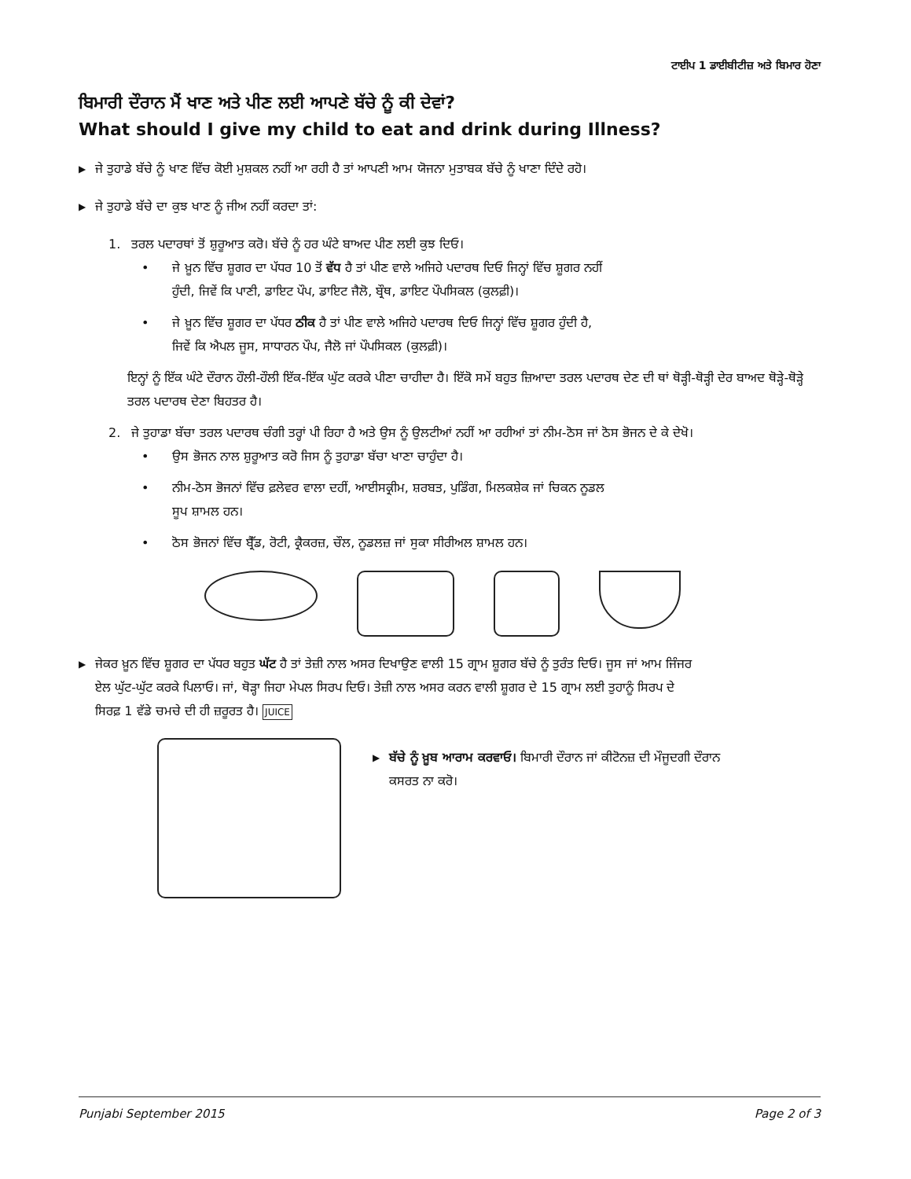ਟਾਈਪ 1 ਡਾਈਬੀਟੀਜ਼ ਅਤੇ ਬਿਮਾਰ ਹੋਣਾ
ਬਿਮਾਰੀ ਦੌਰਾਨ ਮੈਂ ਖਾਣ ਅਤੇ ਪੀਣ ਲਈ ਆਪਣੇ ਬੱਚੇ ਨੂੰ ਕੀ ਦੇਵਾਂ?
What should I give my child to eat and drink during Illness?
▶
ਜੇ ਤੁਹਾਡੇ ਬੱਚੇ ਨੂੰ ਖਾਣ ਵਿੱਚ ਕੋਈ ਮੁਸ਼ਕਲ ਨਹੀਂ ਆ ਰਹੀ ਹੈ ਤਾਂ ਆਪਣੀ ਆਮ ਯੋਜਨਾ ਮੁਤਾਬਕ ਬੱਚੇ ਨੂੰ ਖਾਣਾ ਦਿੰਦੇ ਰਹੋ।
▶
ਜੇ ਤੁਹਾਡੇ ਬੱਚੇ ਦਾ ਕੁਝ ਖਾਣ ਨੂੰ ਜੀਅ ਨਹੀਂ ਕਰਦਾ ਤਾਂ:
1. ਤਰਲ ਪਦਾਰਥਾਂ ਤੋਂ ਸ਼ੁਰੂਆਤ ਕਰੋ। ਬੱਚੇ ਨੂੰ ਹਰ ਘੰਟੇ ਬਾਅਦ ਪੀਣ ਲਈ ਕੁਝ ਦਿਓ।
• ਜੇ ਖ਼ੂਨ ਵਿੱਚ ਸ਼ੂਗਰ ਦਾ ਪੱਧਰ 10 ਤੋਂ ਵੱਧ ਹੈ ਤਾਂ ਪੀਣ ਵਾਲੇ ਅਜਿਹੇ ਪਦਾਰਥ ਦਿਓ ਜਿਨ੍ਹਾਂ ਵਿੱਚ ਸ਼ੂਗਰ ਨਹੀਂ ਹੁੰਦੀ, ਜਿਵੇਂ ਕਿ ਪਾਣੀ, ਡਾਇਟ ਪੌਪ, ਡਾਇਟ ਜੈਲੋ, ਬ੍ਰੌਥ, ਡਾਇਟ ਪੌਪਸਿਕਲ (ਕੁਲਫ਼ੀ)।
• ਜੇ ਖ਼ੂਨ ਵਿੱਚ ਸ਼ੂਗਰ ਦਾ ਪੱਧਰ ਠੀਕ ਹੈ ਤਾਂ ਪੀਣ ਵਾਲੇ ਅਜਿਹੇ ਪਦਾਰਥ ਦਿਓ ਜਿਨ੍ਹਾਂ ਵਿੱਚ ਸ਼ੂਗਰ ਹੁੰਦੀ ਹੈ, ਜਿਵੇਂ ਕਿ ਐਪਲ ਜੂਸ, ਸਾਧਾਰਨ ਪੌਪ, ਜੈਲੋ ਜਾਂ ਪੌਪਸਿਕਲ (ਕੁਲਫ਼ੀ)।
ਇਨ੍ਹਾਂ ਨੂੰ ਇੱਕ ਘੰਟੇ ਦੌਰਾਨ ਹੌਲੀ-ਹੌਲੀ ਇੱਕ-ਇੱਕ ਘੁੱਟ ਕਰਕੇ ਪੀਣਾ ਚਾਹੀਦਾ ਹੈ। ਇੱਕੋ ਸਮੇਂ ਬਹੁਤ ਜ਼ਿਆਦਾ ਤਰਲ ਪਦਾਰਥ ਦੇਣ ਦੀ ਥਾਂ ਥੋੜ੍ਹੀ-ਥੋੜ੍ਹੀ ਦੇਰ ਬਾਅਦ ਥੋੜ੍ਹੇ-ਥੋੜ੍ਹੇ ਤਰਲ ਪਦਾਰਥ ਦੇਣਾ ਬਿਹਤਰ ਹੈ।
2. ਜੇ ਤੁਹਾਡਾ ਬੱਚਾ ਤਰਲ ਪਦਾਰਥ ਚੰਗੀ ਤਰ੍ਹਾਂ ਪੀ ਰਿਹਾ ਹੈ ਅਤੇ ਉਸ ਨੂੰ ਉਲਟੀਆਂ ਨਹੀਂ ਆ ਰਹੀਆਂ ਤਾਂ ਨੀਮ-ਠੋਸ ਜਾਂ ਠੋਸ ਭੋਜਨ ਦੇ ਕੇ ਦੇਖੋ।
• ਉਸ ਭੋਜਨ ਨਾਲ ਸ਼ੁਰੂਆਤ ਕਰੋ ਜਿਸ ਨੂੰ ਤੁਹਾਡਾ ਬੱਚਾ ਖਾਣਾ ਚਾਹੁੰਦਾ ਹੈ।
• ਨੀਮ-ਠੋਸ ਭੋਜਨਾਂ ਵਿੱਚ ਫ਼ਲੇਵਰ ਵਾਲਾ ਦਹੀਂ, ਆਈਸਕ੍ਰੀਮ, ਸ਼ਰਬਤ, ਪੁਡਿੰਗ, ਮਿਲਕਸ਼ੇਕ ਜਾਂ ਚਿਕਨ ਨੂਡਲ ਸੂਪ ਸ਼ਾਮਲ ਹਨ।
• ਠੋਸ ਭੋਜਨਾਂ ਵਿੱਚ ਬ੍ਰੈੱਡ, ਰੋਟੀ, ਕ੍ਰੈਕਰਜ਼, ਚੌਲ, ਨੂਡਲਜ਼ ਜਾਂ ਸੁਕਾ ਸੀਰੀਅਲ ਸ਼ਾਮਲ ਹਨ।
▶
ਜੇਕਰ ਖ਼ੂਨ ਵਿੱਚ ਸ਼ੂਗਰ ਦਾ ਪੱਧਰ ਬਹੁਤ ਘੱਟ ਹੈ ਤਾਂ ਤੇਜ਼ੀ ਨਾਲ ਅਸਰ ਦਿਖਾਉਣ ਵਾਲੀ 15 ਗ੍ਰਾਮ ਸ਼ੂਗਰ ਬੱਚੇ ਨੂੰ ਤੁਰੰਤ ਦਿਓ। ਜੂਸ ਜਾਂ ਆਮ ਜਿੰਜਰ ਏਲ ਘੁੱਟ-ਘੁੱਟ ਕਰਕੇ ਪਿਲਾਓ। ਜਾਂ, ਥੋੜ੍ਹਾ ਜਿਹਾ ਮੇਪਲ ਸਿਰਪ ਦਿਓ। ਤੇਜ਼ੀ ਨਾਲ ਅਸਰ ਕਰਨ ਵਾਲੀ ਸ਼ੂਗਰ ਦੇ 15 ਗ੍ਰਾਮ ਲਈ ਤੁਹਾਨੂੰ ਸਿਰਪ ਦੇ ਸਿਰਫ਼ 1 ਵੱਡੇ ਚਮਚੇ ਦੀ ਹੀ ਜ਼ਰੂਰਤ ਹੈ। JUICE
▶
ਬੱਚੇ ਨੂੰ ਖ਼ੂਬ ਆਰਾਮ ਕਰਵਾਓ। ਬਿਮਾਰੀ ਦੌਰਾਨ ਜਾਂ ਕੀਟੋਨਜ਼ ਦੀ ਮੌਜੂਦਗੀ ਦੌਰਾਨ ਕਸਰਤ ਨਾ ਕਰੋ।
Punjabi September 2015 Page 2 of 3